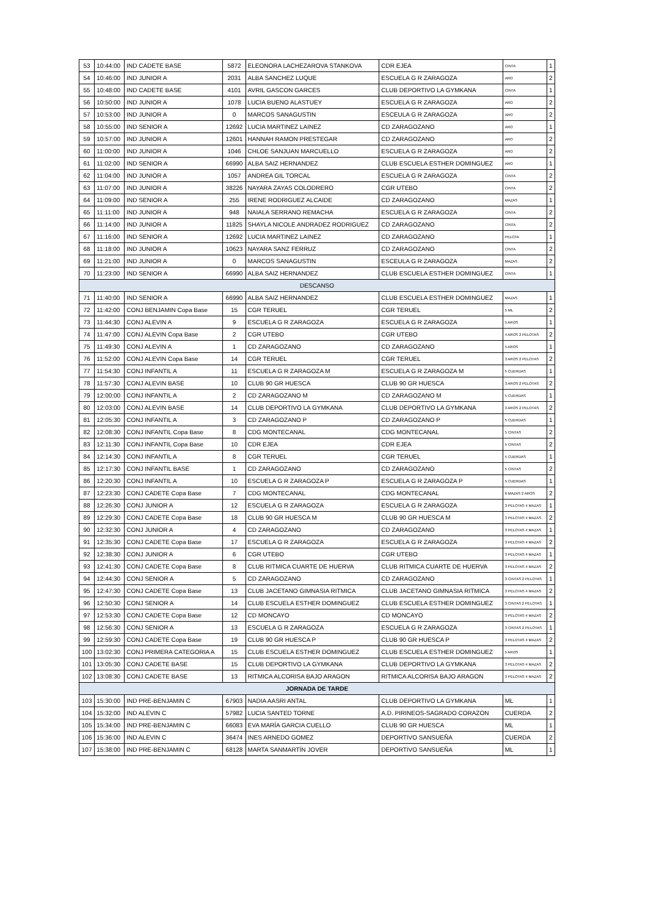| 53 | 10:44:00 | IND CADETE BASE | 5872 | ELEONORA LACHEZAROVA STANKOVA | CDR EJEA | CINTA | 1 |
| 54 | 10:46:00 | IND JUNIOR A | 2031 | ALBA SANCHEZ LUQUE | ESCUELA G R ZARAGOZA | ARO | 2 |
| 55 | 10:48:00 | IND CADETE BASE | 4101 | AVRIL GASCON GARCES | CLUB DEPORTIVO LA GYMKANA | CINTA | 1 |
| 56 | 10:50:00 | IND JUNIOR A | 1078 | LUCIA BUENO ALASTUEY | ESCUELA G R ZARAGOZA | ARO | 2 |
| 57 | 10:53:00 | IND JUNIOR A | 0 | MARCOS SANAGUSTIN | ESCEULA G R ZARAGOZA | ARO | 2 |
| 58 | 10:55:00 | IND SENIOR A | 12692 | LUCIA MARTINEZ LAINEZ | CD ZARAGOZANO | ARO | 1 |
| 59 | 10:57:00 | IND JUNIOR A | 12601 | HANNAH RAMON PRESTEGAR | CD ZARAGOZANO | ARO | 2 |
| 60 | 11:00:00 | IND JUNIOR A | 1046 | CHLOE SANJUAN MARCUELLO | ESCUELA G R ZARAGOZA | ARO | 2 |
| 61 | 11:02:00 | IND SENIOR A | 66990 | ALBA SAIZ HERNANDEZ | CLUB ESCUELA ESTHER DOMINGUEZ | ARO | 1 |
| 62 | 11:04:00 | IND JUNIOR A | 1057 | ANDREA GIL TORCAL | ESCUELA G R ZARAGOZA | CINTA | 2 |
| 63 | 11:07:00 | IND JUNIOR A | 38226 | NAYARA ZAYAS COLODRERO | CGR UTEBO | CINTA | 2 |
| 64 | 11:09:00 | IND SENIOR A | 255 | IRENE RODRIGUEZ ALCAIDE | CD ZARAGOZANO | MAZAS | 1 |
| 65 | 11:11:00 | IND JUNIOR A | 948 | NAIALA SERRANO REMACHA | ESCUELA G R ZARAGOZA | CINTA | 2 |
| 66 | 11:14:00 | IND JUNIOR A | 11825 | SHAYLA NICOLE ANDRADEZ RODRIGUEZ | CD ZARAGOZANO | CINTA | 2 |
| 67 | 11:16:00 | IND SENIOR A | 12692 | LUCIA MARTINEZ LAINEZ | CD ZARAGOZANO | PELOTA | 1 |
| 68 | 11:18:00 | IND JUNIOR A | 10623 | NAYARA SANZ FERRUZ | CD ZARAGOZANO | CINTA | 2 |
| 69 | 11:21:00 | IND JUNIOR A | 0 | MARCOS SANAGUSTIN | ESCEULA G R ZARAGOZA | MAZAS | 2 |
| 70 | 11:23:00 | IND SENIOR A | 66990 | ALBA SAIZ HERNANDEZ | CLUB ESCUELA ESTHER DOMINGUEZ | CINTA | 1 |
| DESCANSO | | | | | | | |
| 71 | 11:40:00 | IND SENIOR A | 66990 | ALBA SAIZ HERNANDEZ | CLUB ESCUELA ESTHER DOMINGUEZ | MAZAS | 1 |
| 72 | 11:42:00 | CONJ BENJAMIN Copa Base | 15 | CGR TERUEL | CGR TERUEL | 5 ML | 2 |
| 73 | 11:44:30 | CONJ ALEVIN A | 9 | ESCUELA G R ZARAGOZA | ESCUELA G R ZARAGOZA | 5 AROS | 1 |
| 74 | 11:47:00 | CONJ ALEVIN Copa Base | 2 | CGR UTEBO | CGR UTEBO | 4 AROS 2 PELOTAS | 2 |
| 75 | 11:49:30 | CONJ ALEVIN A | 1 | CD ZARAGOZANO | CD ZARAGOZANO | 5 AROS | 1 |
| 76 | 11:52:00 | CONJ ALEVIN Copa Base | 14 | CGR TERUEL | CGR TERUEL | 3 AROS 2 PELOTAS | 2 |
| 77 | 11:54:30 | CONJ INFANTIL A | 11 | ESCUELA G R ZARAGOZA M | ESCUELA G R ZARAGOZA M | 5 CUERDAS | 1 |
| 78 | 11:57:30 | CONJ ALEVIN BASE | 10 | CLUB 90 GR HUESCA | CLUB 90 GR HUESCA | 3 AROS 2 PELOTAS | 2 |
| 79 | 12:00:00 | CONJ INFANTIL A | 2 | CD ZARAGOZANO M | CD ZARAGOZANO M | 5 CUERDAS | 1 |
| 80 | 12:03:00 | CONJ ALEVIN BASE | 14 | CLUB DEPORTIVO LA GYMKANA | CLUB DEPORTIVO LA GYMKANA | 3 AROS 2 PELOTAS | 2 |
| 81 | 12:05:30 | CONJ INFANTIL A | 3 | CD ZARAGOZANO P | CD ZARAGOZANO P | 5 CUERDAS | 1 |
| 82 | 12:08:30 | CONJ INFANTIL Copa Base | 8 | CDG MONTECANAL | CDG MONTECANAL | 5 CINTAS | 2 |
| 83 | 12:11:30 | CONJ INFANTIL Copa Base | 10 | CDR EJEA | CDR EJEA | 5 CINTAS | 2 |
| 84 | 12:14:30 | CONJ INFANTIL A | 8 | CGR TERUEL | CGR TERUEL | 5 CUERDAS | 1 |
| 85 | 12:17:30 | CONJ INFANTIL BASE | 1 | CD ZARAGOZANO | CD ZARAGOZANO | 5 CINTAS | 2 |
| 86 | 12:20:30 | CONJ INFANTIL A | 10 | ESCUELA G R ZARAGOZA P | ESCUELA G R ZARAGOZA P | 5 CUERDAS | 1 |
| 87 | 12:23:30 | CONJ CADETE Copa Base | 7 | CDG MONTECANAL | CDG MONTECANAL | 6 MAZAS 2 AROS | 2 |
| 88 | 12:26:30 | CONJ JUNIOR A | 12 | ESCUELA G R ZARAGOZA | ESCUELA G R ZARAGOZA | 3 PELOTAS 4 MAZAS | 1 |
| 89 | 12:29:30 | CONJ CADETE Copa Base | 18 | CLUB 90 GR HUESCA M | CLUB 90 GR HUESCA M | 3 PELOTAS 4 MAZAS | 2 |
| 90 | 12:32:30 | CONJ JUNIOR A | 4 | CD ZARAGOZANO | CD ZARAGOZANO | 3 PELOTAS 4 MAZAS | 1 |
| 91 | 12:35:30 | CONJ CADETE Copa Base | 17 | ESCUELA G R ZARAGOZA | ESCUELA G R ZARAGOZA | 3 PELOTAS 4 MAZAS | 2 |
| 92 | 12:38:30 | CONJ JUNIOR A | 6 | CGR UTEBO | CGR UTEBO | 3 PELOTAS 4 MAZAS | 1 |
| 93 | 12:41:30 | CONJ CADETE Copa Base | 8 | CLUB RITMICA CUARTE DE HUERVA | CLUB RITMICA CUARTE DE HUERVA | 3 PELOTAS 4 MAZAS | 2 |
| 94 | 12:44:30 | CONJ SENIOR A | 5 | CD ZARAGOZANO | CD ZARAGOZANO | 3 CINTAS 2 PELOTAS | 1 |
| 95 | 12:47:30 | CONJ CADETE Copa Base | 13 | CLUB JACETANO GIMNASIA RITMICA | CLUB JACETANO GIMNASIA RITMICA | 3 PELOTAS 4 MAZAS | 2 |
| 96 | 12:50:30 | CONJ SENIOR A | 14 | CLUB ESCUELA ESTHER DOMINGUEZ | CLUB ESCUELA ESTHER DOMINGUEZ | 3 CINTAS 2 PELOTAS | 1 |
| 97 | 12:53:30 | CONJ CADETE Copa Base | 12 | CD MONCAYO | CD MONCAYO | 3 PELOTAS 4 MAZAS | 2 |
| 98 | 12:56:30 | CONJ SENIOR A | 13 | ESCUELA G R ZARAGOZA | ESCUELA G R ZARAGOZA | 3 CINTAS 2 PELOTAS | 1 |
| 99 | 12:59:30 | CONJ CADETE Copa Base | 19 | CLUB 90 GR HUESCA P | CLUB 90 GR HUESCA P | 3 PELOTAS 4 MAZAS | 2 |
| 100 | 13:02:30 | CONJ PRIMERA CATEGORIA A | 15 | CLUB ESCUELA ESTHER DOMINGUEZ | CLUB ESCUELA ESTHER DOMINGUEZ | 5 AROS | 1 |
| 101 | 13:05:30 | CONJ CADETE BASE | 15 | CLUB DEPORTIVO LA GYMKANA | CLUB DEPORTIVO LA GYMKANA | 3 PELOTAS 4 MAZAS | 2 |
| 102 | 13:08:30 | CONJ CADETE BASE | 13 | RITMICA ALCORISA BAJO ARAGON | RITMICA ALCORISA BAJO ARAGON | 3 PELOTAS 4 MAZAS | 2 |
| JORNADA DE TARDE | | | | | | | |
| 103 | 15:30:00 | IND PRE-BENJAMIN C | 67903 | NADIA AASRI ANTAL | CLUB DEPORTIVO LA GYMKANA | ML | 1 |
| 104 | 15:32:00 | IND ALEVIN C | 57982 | LUCIA SANTED TORNE | A.D. PIRINEOS-SAGRADO CORAZON | CUERDA | 2 |
| 105 | 15:34:00 | IND PRE-BENJAMIN C | 66083 | EVA MARÍA GARCIA CUELLO | CLUB 90 GR HUESCA | ML | 1 |
| 106 | 15:36:00 | IND ALEVIN C | 36474 | INES ARNEDO GOMEZ | DEPORTIVO SANSUEÑA | CUERDA | 2 |
| 107 | 15:38:00 | IND PRE-BENJAMIN C | 68128 | MARTA SANMARTÍN JOVER | DEPORTIVO SANSUEÑA | ML | 1 |